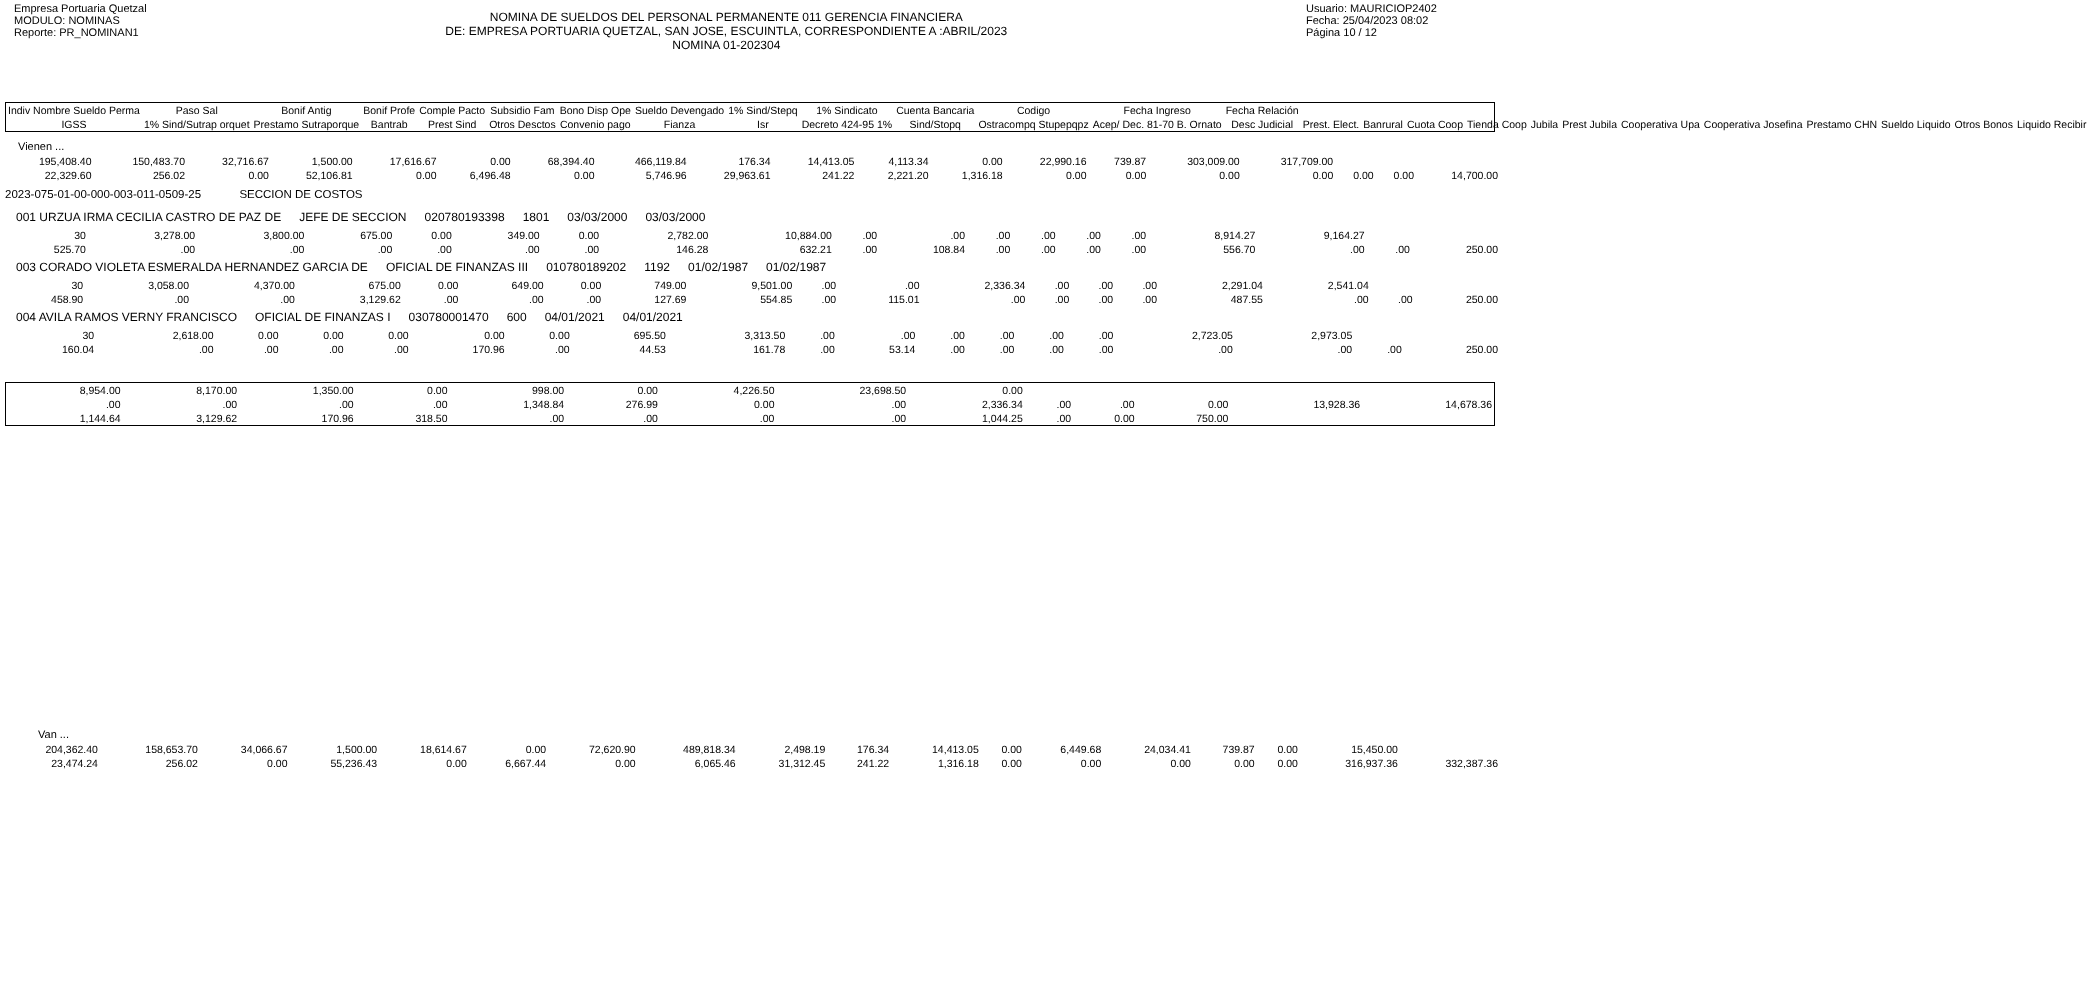Empresa Portuaria Quetzal
MODULO: NOMINAS
Reporte: PR_NOMINAN1
NOMINA DE SUELDOS DEL PERSONAL PERMANENTE 011 GERENCIA FINANCIERA
DE: EMPRESA PORTUARIA QUETZAL, SAN JOSE, ESCUINTLA, CORRESPONDIENTE A :ABRIL/2023
NOMINA 01-202304
Usuario: MAURICIOP2402
Fecha: 25/04/2023 08:02
Página 10 / 12
| Indiv Nombre Sueldo Perma | Paso Sal | Bonif Antig | Bonif Profe | Comple Pacto | Subsidio Fam | Bono Disp Ope | Sueldo Devengado | 1% Sind/Stepq | 1% Sindicato | Cuenta Bancaria | Codigo | Fecha Ingreso | Fecha Relación | | | | | | | | | | | | |
| --- | --- | --- | --- | --- | --- | --- | --- | --- | --- | --- | --- | --- | --- | --- | --- | --- | --- | --- | --- | --- | --- | --- | --- | --- | --- |
| IGSS | 1% Sind/Sutrap orquet | Prestamo Sutraporque | Bantrab | Prest Sind | Otros Desctos | Convenio pago | Fianza | Isr | Decreto 424-95 1% | Sind/Stopq | Ostracompq Stupepqpz | Acep/ Dec. 81-70 B. Ornato | Desc Judicial | Prest. Elect. | Banrural | Cuota Coop | Tienda Coop | Jubila | Prest Jubila | Cooperativa Upa | Cooperativa Josefina | Prestamo CHN | Sueldo Liquido | Otros Bonos | Liquido Recibir |
Vienen ...
| 195,408.40 | 150,483.70 | 32,716.67 | 1,500.00 | 17,616.67 | 0.00 | 68,394.40 | 466,119.84 | 176.34 | 14,413.05 | 4,113.34 | 0.00 | 22,990.16 | 739.87 | 303,009.00 | 317,709.00 | | | |
| 22,329.60 | 256.02 | 0.00 | 52,106.81 | 0.00 | 6,496.48 | 0.00 | 5,746.96 | 29,963.61 | 241.22 | 2,221.20 | 1,316.18 | 0.00 | 0.00 | 0.00 | 0.00 | 0.00 | 0.00 | 14,700.00 |
2023-075-01-00-000-003-011-0509-25 SECCION DE COSTOS
001 URZUA IRMA CECILIA CASTRO DE PAZ DE JEFE DE SECCION 020780193398 1801 03/03/2000 03/03/2000
| 30 | 3,278.00 | 3,800.00 | 675.00 | 0.00 | 349.00 | 0.00 | 2,782.00 | 10,884.00 | .00 | .00 | .00 | .00 | .00 | .00 | 8,914.27 | 9,164.27 | | |
| 525.70 | .00 | .00 | .00 | .00 | .00 | .00 | 146.28 | 632.21 | .00 | 108.84 | .00 | .00 | .00 | .00 | 556.70 | .00 | .00 | 250.00 |
003 CORADO VIOLETA ESMERALDA HERNANDEZ GARCIA DE OFICIAL DE FINANZAS III 010780189202 1192 01/02/1987 01/02/1987
| 30 | 3,058.00 | 4,370.00 | 675.00 | 0.00 | 649.00 | 0.00 | 749.00 | 9,501.00 | .00 | .00 | 2,336.34 | .00 | .00 | .00 | 2,291.04 | 2,541.04 | | |
| 458.90 | .00 | .00 | 3,129.62 | .00 | .00 | .00 | 127.69 | 554.85 | .00 | 115.01 | .00 | .00 | .00 | .00 | 487.55 | .00 | .00 | 250.00 |
004 AVILA RAMOS VERNY FRANCISCO OFICIAL DE FINANZAS I 030780001470 600 04/01/2021 04/01/2021
| 30 | 2,618.00 | 0.00 | 0.00 | 0.00 | 0.00 | 0.00 | 695.50 | 3,313.50 | .00 | .00 | .00 | .00 | .00 | .00 | 2,723.05 | 2,973.05 | | |
| 160.04 | .00 | .00 | .00 | .00 | 170.96 | .00 | 44.53 | 161.78 | .00 | 53.14 | .00 | .00 | .00 | .00 | .00 | .00 | .00 | 250.00 |
| 8,954.00 | 8,170.00 | 1,350.00 | 0.00 | 998.00 | 0.00 | 4,226.50 | 23,698.50 | 0.00 | | | | | |
| .00 | .00 | .00 | .00 | 1,348.84 | 276.99 | 0.00 | .00 | 2,336.34 | .00 | .00 | 0.00 | 13,928.36 | 14,678.36 |
| 1,144.64 | 3,129.62 | 170.96 | 318.50 | .00 | .00 | .00 | .00 | 1,044.25 | .00 | 0.00 | 750.00 | | |
Van ...
| 204,362.40 | 158,653.70 | 34,066.67 | 1,500.00 | 18,614.67 | 0.00 | 72,620.90 | 489,818.34 | 2,498.19 | 176.34 | 14,413.05 | 0.00 | 6,449.68 | 24,034.41 | 739.87 | 0.00 | 15,450.00 | |
| 23,474.24 | 256.02 | 0.00 | 55,236.43 | 0.00 | 6,667.44 | 0.00 | 6,065.46 | 31,312.45 | 241.22 | 1,316.18 | 0.00 | 0.00 | 0.00 | 0.00 | 0.00 | 316,937.36 | 332,387.36 |